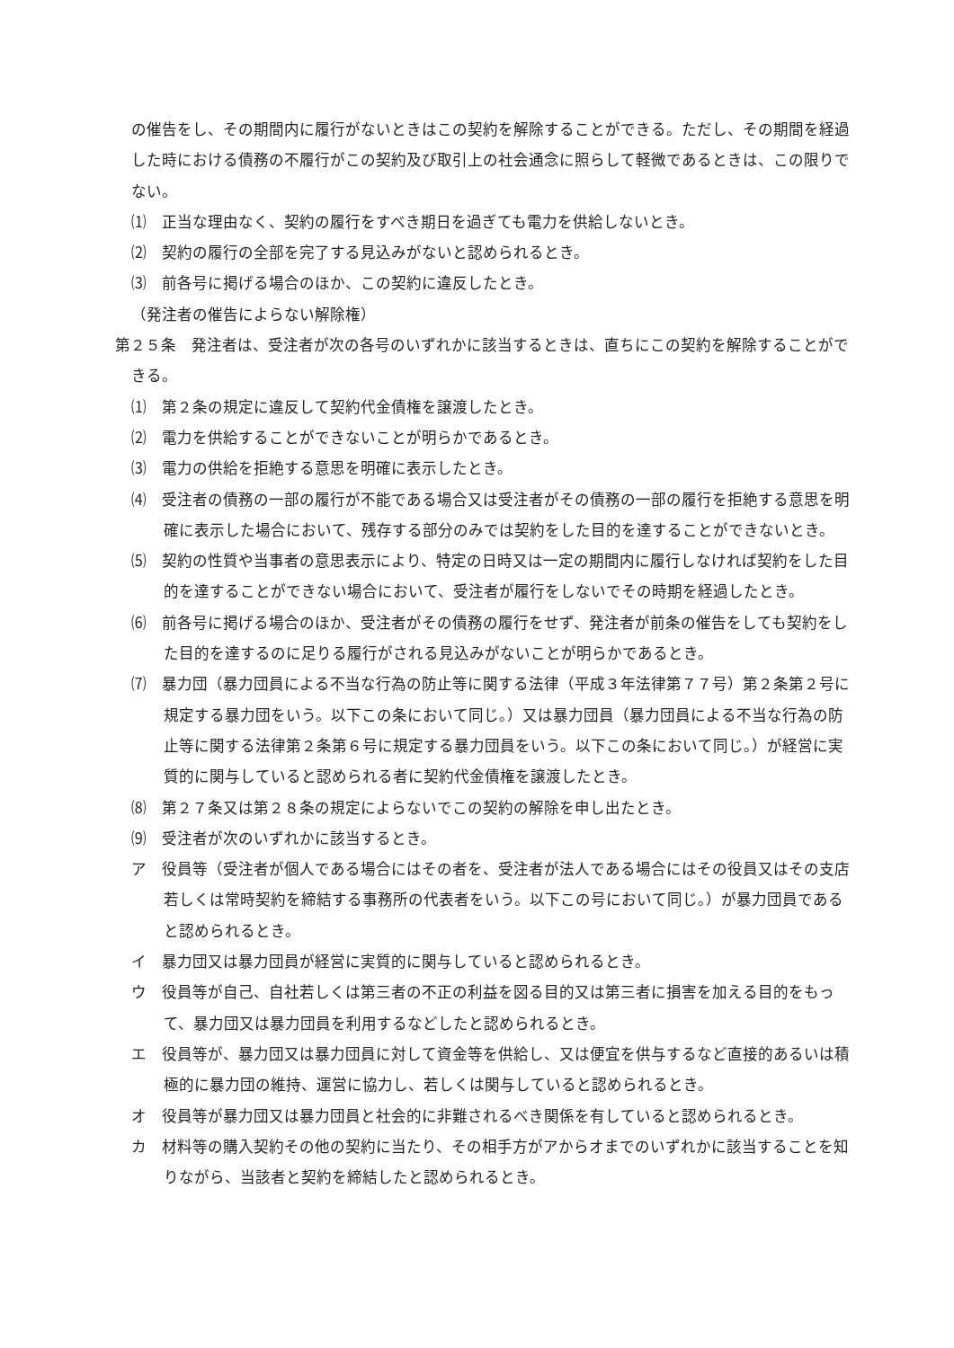の催告をし、その期間内に履行がないときはこの契約を解除することができる。ただし、その期間を経過した時における債務の不履行がこの契約及び取引上の社会通念に照らして軽微であるときは、この限りでない。
⑴　正当な理由なく、契約の履行をすべき期日を過ぎても電力を供給しないとき。
⑵　契約の履行の全部を完了する見込みがないと認められるとき。
⑶　前各号に掲げる場合のほか、この契約に違反したとき。
（発注者の催告によらない解除権）
第２５条　発注者は、受注者が次の各号のいずれかに該当するときは、直ちにこの契約を解除することができる。
⑴　第２条の規定に違反して契約代金債権を譲渡したとき。
⑵　電力を供給することができないことが明らかであるとき。
⑶　電力の供給を拒絶する意思を明確に表示したとき。
⑷　受注者の債務の一部の履行が不能である場合又は受注者がその債務の一部の履行を拒絶する意思を明確に表示した場合において、残存する部分のみでは契約をした目的を達することができないとき。
⑸　契約の性質や当事者の意思表示により、特定の日時又は一定の期間内に履行しなければ契約をした目的を達することができない場合において、受注者が履行をしないでその時期を経過したとき。
⑹　前各号に掲げる場合のほか、受注者がその債務の履行をせず、発注者が前条の催告をしても契約をした目的を達するのに足りる履行がされる見込みがないことが明らかであるとき。
⑺　暴力団（暴力団員による不当な行為の防止等に関する法律（平成３年法律第７７号）第２条第２号に規定する暴力団をいう。以下この条において同じ。）又は暴力団員（暴力団員による不当な行為の防止等に関する法律第２条第６号に規定する暴力団員をいう。以下この条において同じ。）が経営に実質的に関与していると認められる者に契約代金債権を譲渡したとき。
⑻　第２７条又は第２８条の規定によらないでこの契約の解除を申し出たとき。
⑼　受注者が次のいずれかに該当するとき。
ア　役員等（受注者が個人である場合にはその者を、受注者が法人である場合にはその役員又はその支店若しくは常時契約を締結する事務所の代表者をいう。以下この号において同じ。）が暴力団員であると認められるとき。
イ　暴力団又は暴力団員が経営に実質的に関与していると認められるとき。
ウ　役員等が自己、自社若しくは第三者の不正の利益を図る目的又は第三者に損害を加える目的をもって、暴力団又は暴力団員を利用するなどしたと認められるとき。
エ　役員等が、暴力団又は暴力団員に対して資金等を供給し、又は便宜を供与するなど直接的あるいは積極的に暴力団の維持、運営に協力し、若しくは関与していると認められるとき。
オ　役員等が暴力団又は暴力団員と社会的に非難されるべき関係を有していると認められるとき。
カ　材料等の購入契約その他の契約に当たり、その相手方がアからオまでのいずれかに該当することを知りながら、当該者と契約を締結したと認められるとき。